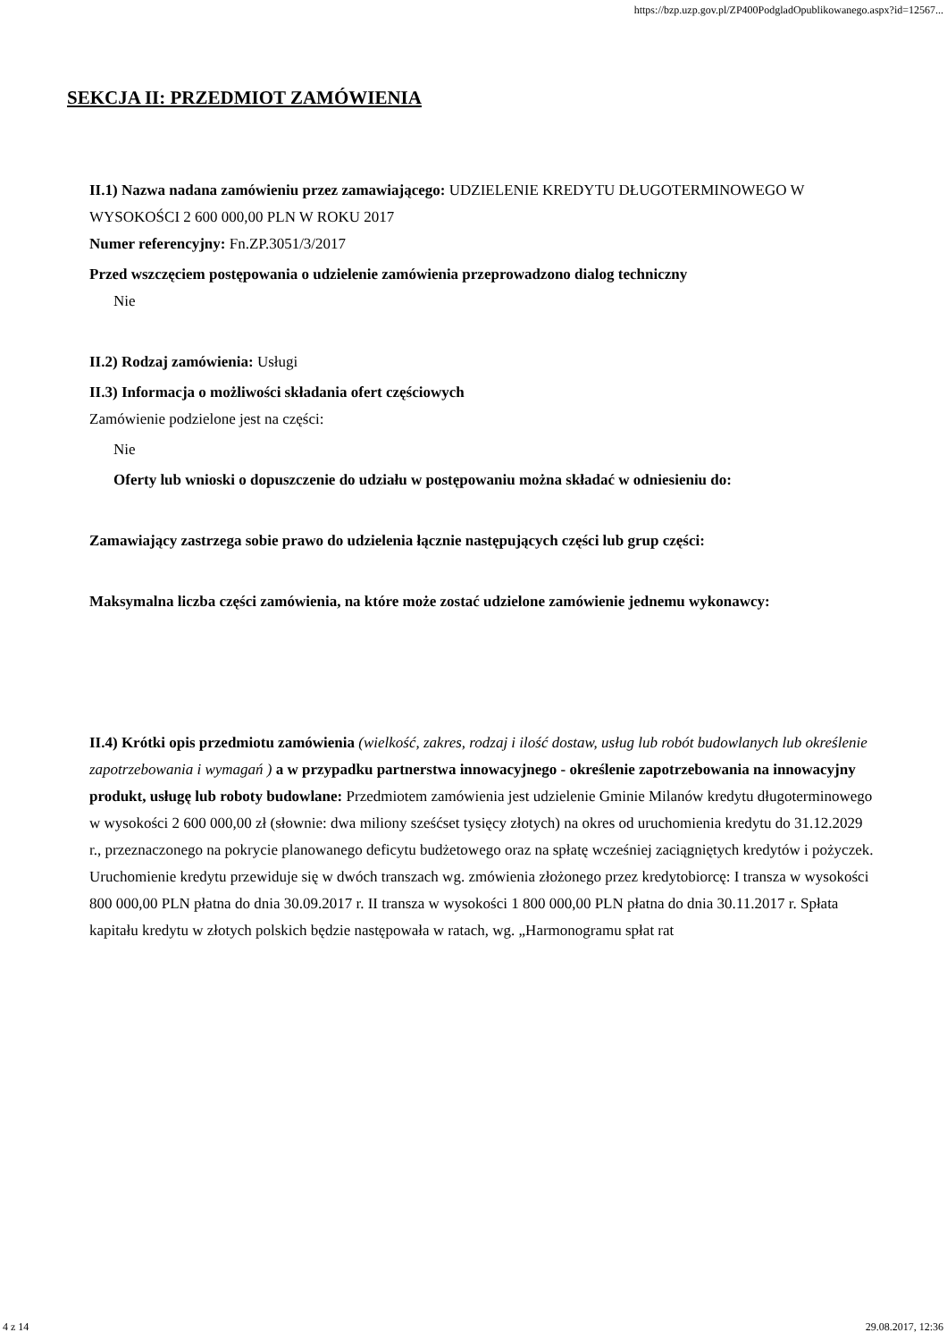https://bzp.uzp.gov.pl/ZP400PodgladOpublikowanego.aspx?id=12567...
SEKCJA II: PRZEDMIOT ZAMÓWIENIA
II.1) Nazwa nadana zamówieniu przez zamawiającego: UDZIELENIE KREDYTU DŁUGOTERMINOWEGO W WYSOKOŚCI 2 600 000,00 PLN W ROKU 2017
Numer referencyjny: Fn.ZP.3051/3/2017
Przed wszczęciem postępowania o udzielenie zamówienia przeprowadzono dialog techniczny
Nie
II.2) Rodzaj zamówienia: Usługi
II.3) Informacja o możliwości składania ofert częściowych
Zamówienie podzielone jest na części:
Nie
Oferty lub wnioski o dopuszczenie do udziału w postępowaniu można składać w odniesieniu do:
Zamawiający zastrzega sobie prawo do udzielenia łącznie następujących części lub grup części:
Maksymalna liczba części zamówienia, na które może zostać udzielone zamówienie jednemu wykonawcy:
II.4) Krótki opis przedmiotu zamówienia (wielkość, zakres, rodzaj i ilość dostaw, usług lub robót budowlanych lub określenie zapotrzebowania i wymagań ) a w przypadku partnerstwa innowacyjnego - określenie zapotrzebowania na innowacyjny produkt, usługę lub roboty budowlane: Przedmiotem zamówienia jest udzielenie Gminie Milanów kredytu długoterminowego w wysokości 2 600 000,00 zł (słownie: dwa miliony sześćset tysięcy złotych) na okres od uruchomienia kredytu do 31.12.2029 r., przeznaczonego na pokrycie planowanego deficytu budżetowego oraz na spłatę wcześniej zaciągniętych kredytów i pożyczek. Uruchomienie kredytu przewiduje się w dwóch transzach wg. zmówienia złożonego przez kredytobiorcę: I transza w wysokości 800 000,00 PLN płatna do dnia 30.09.2017 r. II transza w wysokości 1 800 000,00 PLN płatna do dnia 30.11.2017 r. Spłata kapitału kredytu w złotych polskich będzie następowała w ratach, wg. „Harmonogramu spłat rat
4 z 14 29.08.2017, 12:36